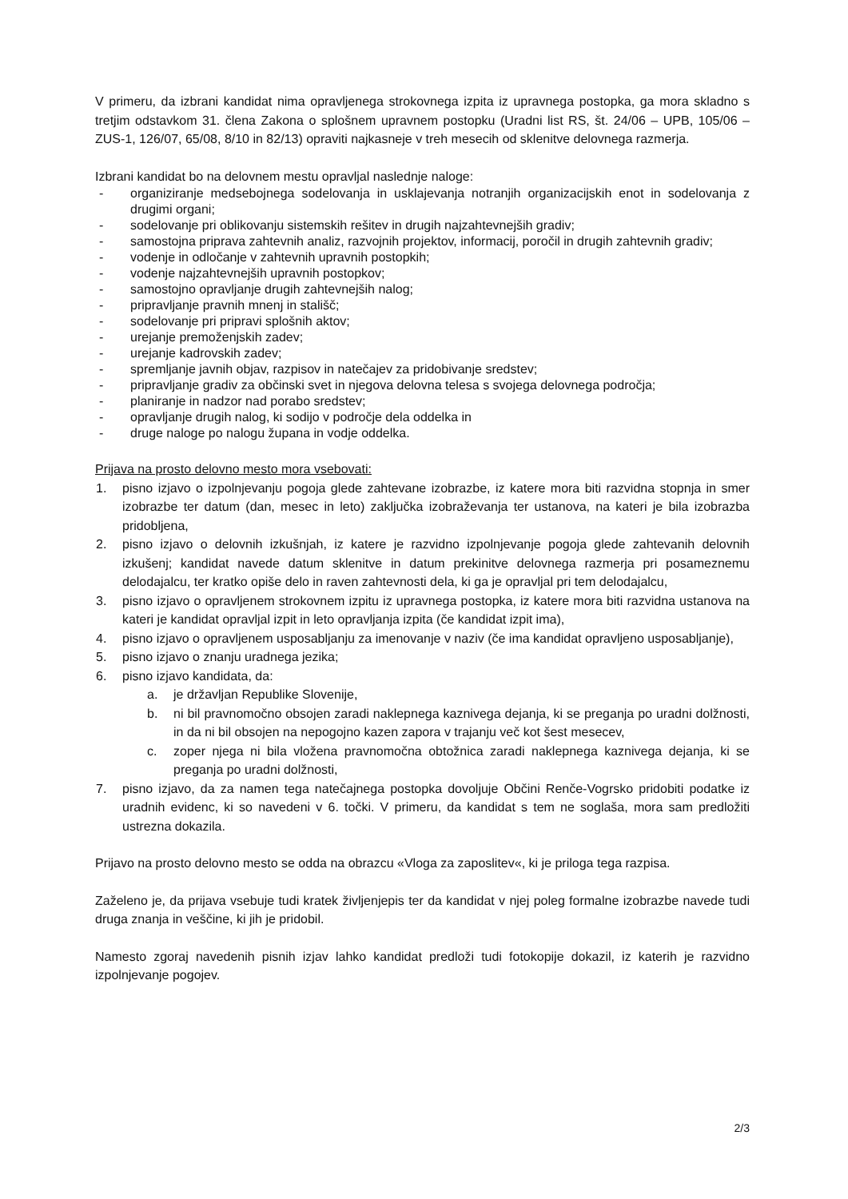V primeru, da izbrani kandidat nima opravljenega strokovnega izpita iz upravnega postopka, ga mora skladno s tretjim odstavkom 31. člena Zakona o splošnem upravnem postopku (Uradni list RS, št. 24/06 – UPB, 105/06 – ZUS-1, 126/07, 65/08, 8/10 in 82/13) opraviti najkasneje v treh mesecih od sklenitve delovnega razmerja.
Izbrani kandidat bo na delovnem mestu opravljal naslednje naloge:
- organiziranje medsebojnega sodelovanja in usklajevanja notranjih organizacijskih enot in sodelovanja z drugimi organi;
- sodelovanje pri oblikovanju sistemskih rešitev in drugih najzahtevnejših gradiv;
- samostojna priprava zahtevnih analiz, razvojnih projektov, informacij, poročil in drugih zahtevnih gradiv;
- vodenje in odločanje v zahtevnih upravnih postopkih;
- vodenje najzahtevnejših upravnih postopkov;
- samostojno opravljanje drugih zahtevnejših nalog;
- pripravljanje pravnih mnenj in stališč;
- sodelovanje pri pripravi splošnih aktov;
- urejanje premoženjskih zadev;
- urejanje kadrovskih zadev;
- spremljanje javnih objav, razpisov in natečajev za pridobivanje sredstev;
- pripravljanje gradiv za občinski svet in njegova delovna telesa s svojega delovnega področja;
- planiranje in nadzor nad porabo sredstev;
- opravljanje drugih nalog, ki sodijo v področje dela oddelka in
- druge naloge po nalogu župana in vodje oddelka.
Prijava na prosto delovno mesto mora vsebovati:
1. pisno izjavo o izpolnjevanju pogoja glede zahtevane izobrazbe, iz katere mora biti razvidna stopnja in smer izobrazbe ter datum (dan, mesec in leto) zaključka izobraževanja ter ustanova, na kateri je bila izobrazba pridobljena,
2. pisno izjavo o delovnih izkušnjah, iz katere je razvidno izpolnjevanje pogoja glede zahtevanih delovnih izkušenj; kandidat navede datum sklenitve in datum prekinitve delovnega razmerja pri posameznemu delodajalcu, ter kratko opiše delo in raven zahtevnosti dela, ki ga je opravljal pri tem delodajalcu,
3. pisno izjavo o opravljenem strokovnem izpitu iz upravnega postopka, iz katere mora biti razvidna ustanova na kateri je kandidat opravljal izpit in leto opravljanja izpita (če kandidat izpit ima),
4. pisno izjavo o opravljenem usposabljanju za imenovanje v naziv (če ima kandidat opravljeno usposabljanje),
5. pisno izjavo o znanju uradnega jezika;
6. pisno izjavo kandidata, da:
a. je državljan Republike Slovenije,
b. ni bil pravnomočno obsojen zaradi naklepnega kaznivega dejanja, ki se preganja po uradni dolžnosti, in da ni bil obsojen na nepogojno kazen zapora v trajanju več kot šest mesecev,
c. zoper njega ni bila vložena pravnomočna obtožnica zaradi naklepnega kaznivega dejanja, ki se preganja po uradni dolžnosti,
7. pisno izjavo, da za namen tega natečajnega postopka dovoljuje Občini Renče-Vogrsko pridobiti podatke iz uradnih evidenc, ki so navedeni v 6. točki. V primeru, da kandidat s tem ne soglaša, mora sam predložiti ustrezna dokazila.
Prijavo na prosto delovno mesto se odda na obrazcu «Vloga za zaposlitev«, ki je priloga tega razpisa.
Zaželeno je, da prijava vsebuje tudi kratek življenjepis ter da kandidat v njej poleg formalne izobrazbe navede tudi druga znanja in veščine, ki jih je pridobil.
Namesto zgoraj navedenih pisnih izjav lahko kandidat predloži tudi fotokopije dokazil, iz katerih je razvidno izpolnjevanje pogojev.
2/3